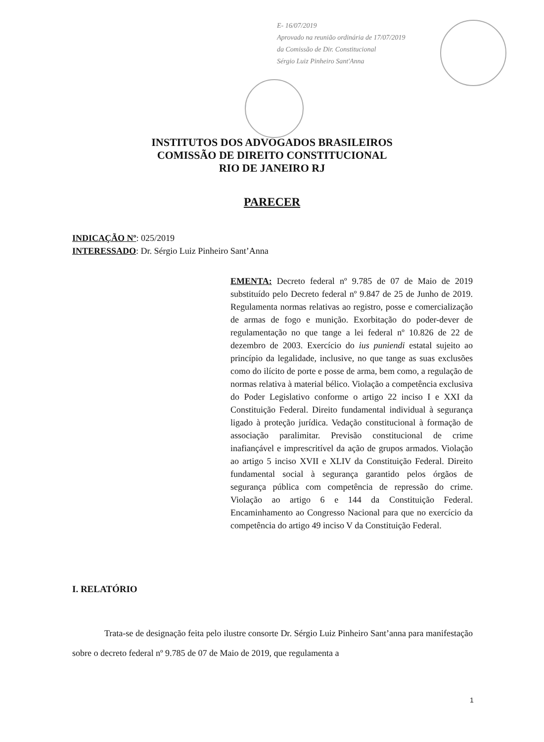E- 16/07/2019
Aprovado na reunião ordinária de 17/07/2019
da Comissão de Dir. Constitucional
Sérgio Luiz Pinheiro Sant'Anna
INSTITUTOS DOS ADVOGADOS BRASILEIROS
COMISSÃO DE DIREITO CONSTITUCIONAL
RIO DE JANEIRO RJ
PARECER
INDICAÇÃO Nº: 025/2019
INTERESSADO: Dr. Sérgio Luiz Pinheiro Sant’Anna
EMENTA: Decreto federal nº 9.785 de 07 de Maio de 2019 substituído pelo Decreto federal nº 9.847 de 25 de Junho de 2019. Regulamenta normas relativas ao registro, posse e comercialização de armas de fogo e munição. Exorbitação do poder-dever de regulamentação no que tange a lei federal nº 10.826 de 22 de dezembro de 2003. Exercício do ius puniendi estatal sujeito ao princípio da legalidade, inclusive, no que tange as suas exclusões como do ilícito de porte e posse de arma, bem como, a regulação de normas relativa à material bélico. Violação a competência exclusiva do Poder Legislativo conforme o artigo 22 inciso I e XXI da Constituição Federal. Direito fundamental individual à segurança ligado à proteção jurídica. Vedação constitucional à formação de associação paralimitar. Previsão constitucional de crime inafiançável e imprescritível da ação de grupos armados. Violação ao artigo 5 inciso XVII e XLIV da Constituição Federal. Direito fundamental social à segurança garantido pelos órgãos de segurança pública com competência de repressão do crime. Violação ao artigo 6 e 144 da Constituição Federal. Encaminhamento ao Congresso Nacional para que no exercício da competência do artigo 49 inciso V da Constituição Federal.
I. RELATÓRIO
Trata-se de designação feita pelo ilustre consorte Dr. Sérgio Luiz Pinheiro Sant’anna para manifestação sobre o decreto federal nº 9.785 de 07 de Maio de 2019, que regulamenta a
1